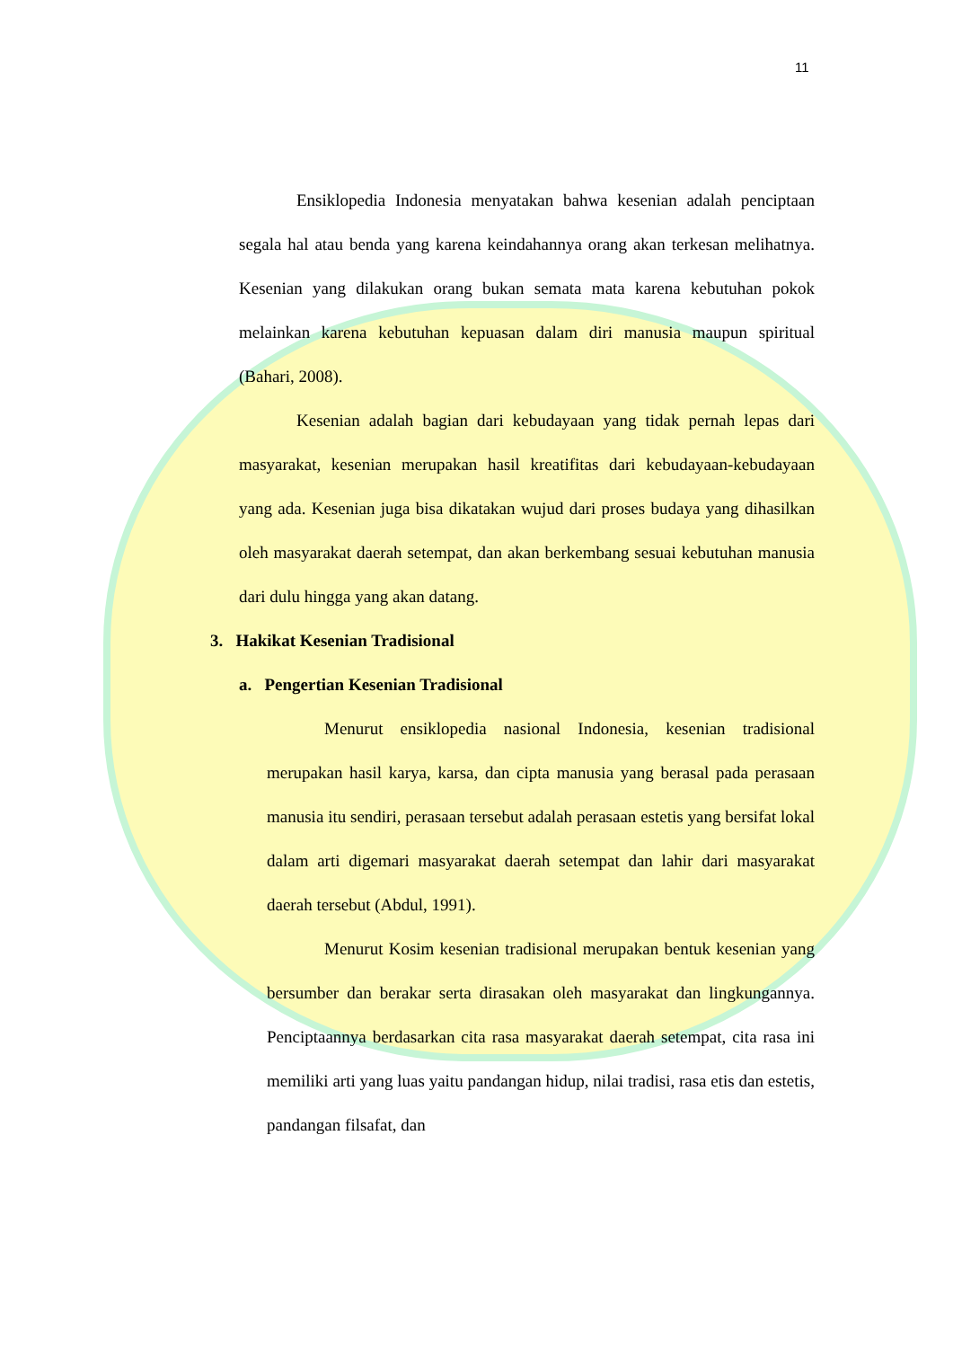11
Ensiklopedia Indonesia menyatakan bahwa kesenian adalah penciptaan segala hal atau benda yang karena keindahannya orang akan terkesan melihatnya. Kesenian yang dilakukan orang bukan semata mata karena kebutuhan pokok melainkan karena kebutuhan kepuasan dalam diri manusia maupun spiritual (Bahari, 2008).
Kesenian adalah bagian dari kebudayaan yang tidak pernah lepas dari masyarakat, kesenian merupakan hasil kreatifitas dari kebudayaan-kebudayaan yang ada. Kesenian juga bisa dikatakan wujud dari proses budaya yang dihasilkan oleh masyarakat daerah setempat, dan akan berkembang sesuai kebutuhan manusia dari dulu hingga yang akan datang.
3. Hakikat Kesenian Tradisional
a. Pengertian Kesenian Tradisional
Menurut ensiklopedia nasional Indonesia, kesenian tradisional merupakan hasil karya, karsa, dan cipta manusia yang berasal pada perasaan manusia itu sendiri, perasaan tersebut adalah perasaan estetis yang bersifat lokal dalam arti digemari masyarakat daerah setempat dan lahir dari masyarakat daerah tersebut (Abdul, 1991).
Menurut Kosim kesenian tradisional merupakan bentuk kesenian yang bersumber dan berakar serta dirasakan oleh masyarakat dan lingkungannya. Penciptaannya berdasarkan cita rasa masyarakat daerah setempat, cita rasa ini memiliki arti yang luas yaitu pandangan hidup, nilai tradisi, rasa etis dan estetis, pandangan filsafat, dan